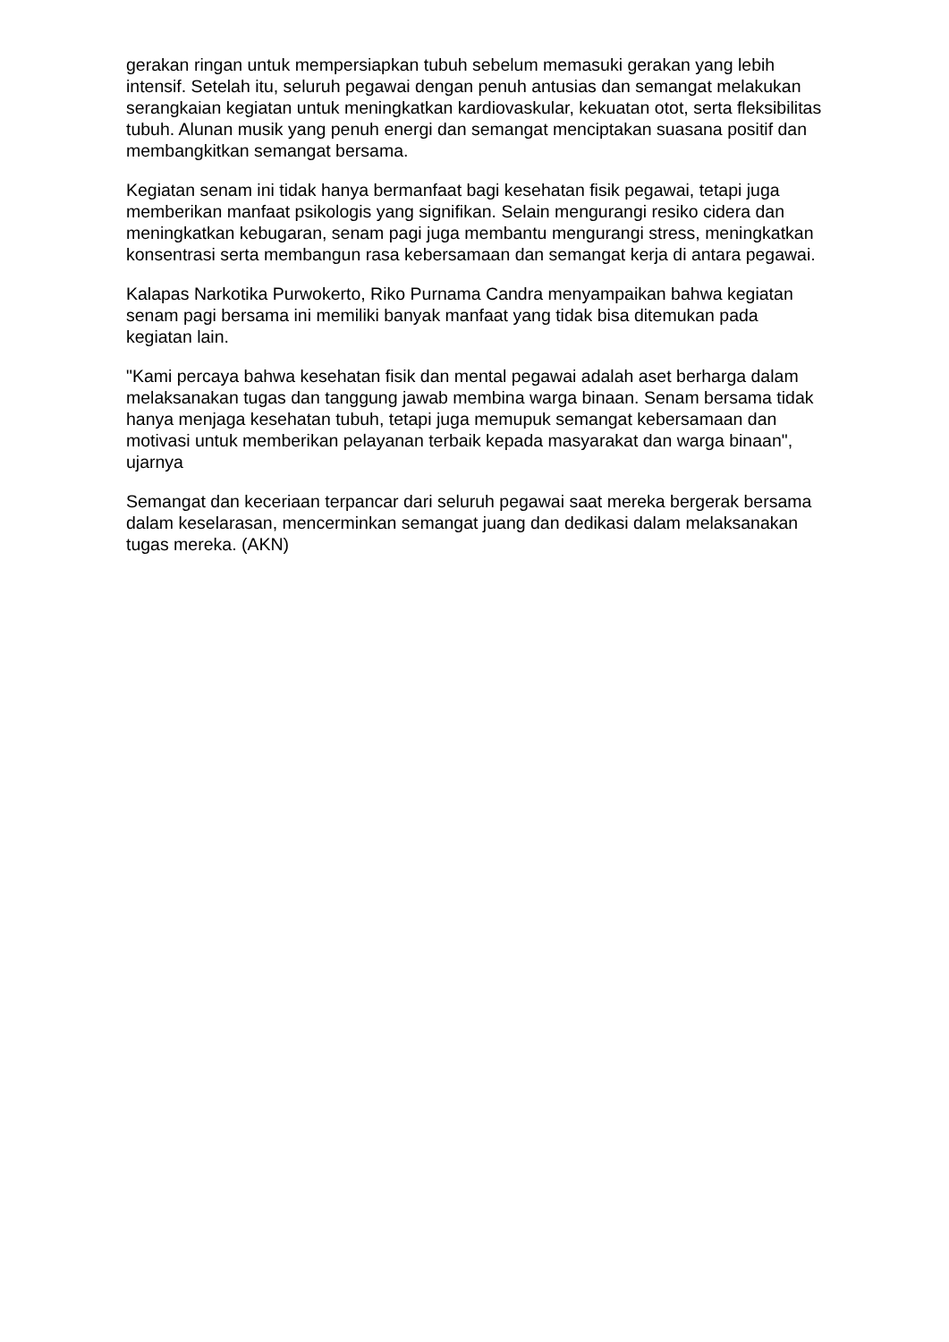gerakan ringan untuk mempersiapkan tubuh sebelum memasuki gerakan yang lebih intensif. Setelah itu, seluruh pegawai dengan penuh antusias dan semangat melakukan serangkaian kegiatan untuk meningkatkan kardiovaskular, kekuatan otot, serta fleksibilitas tubuh. Alunan musik yang penuh energi dan semangat menciptakan suasana positif dan membangkitkan semangat bersama.
Kegiatan senam ini tidak hanya bermanfaat bagi kesehatan fisik pegawai, tetapi juga memberikan manfaat psikologis yang signifikan. Selain mengurangi resiko cidera dan meningkatkan kebugaran, senam pagi juga membantu mengurangi stress, meningkatkan konsentrasi serta membangun rasa kebersamaan dan semangat kerja di antara pegawai.
Kalapas Narkotika Purwokerto, Riko Purnama Candra menyampaikan bahwa kegiatan senam pagi bersama ini memiliki banyak manfaat yang tidak bisa ditemukan pada kegiatan lain.
"Kami percaya bahwa kesehatan fisik dan mental pegawai adalah aset berharga dalam melaksanakan tugas dan tanggung jawab membina warga binaan. Senam bersama tidak hanya menjaga kesehatan tubuh, tetapi juga memupuk semangat kebersamaan dan motivasi untuk memberikan pelayanan terbaik kepada masyarakat dan warga binaan", ujarnya
Semangat dan keceriaan terpancar dari seluruh pegawai saat mereka bergerak bersama dalam keselarasan, mencerminkan semangat juang dan dedikasi dalam melaksanakan tugas mereka. (AKN)